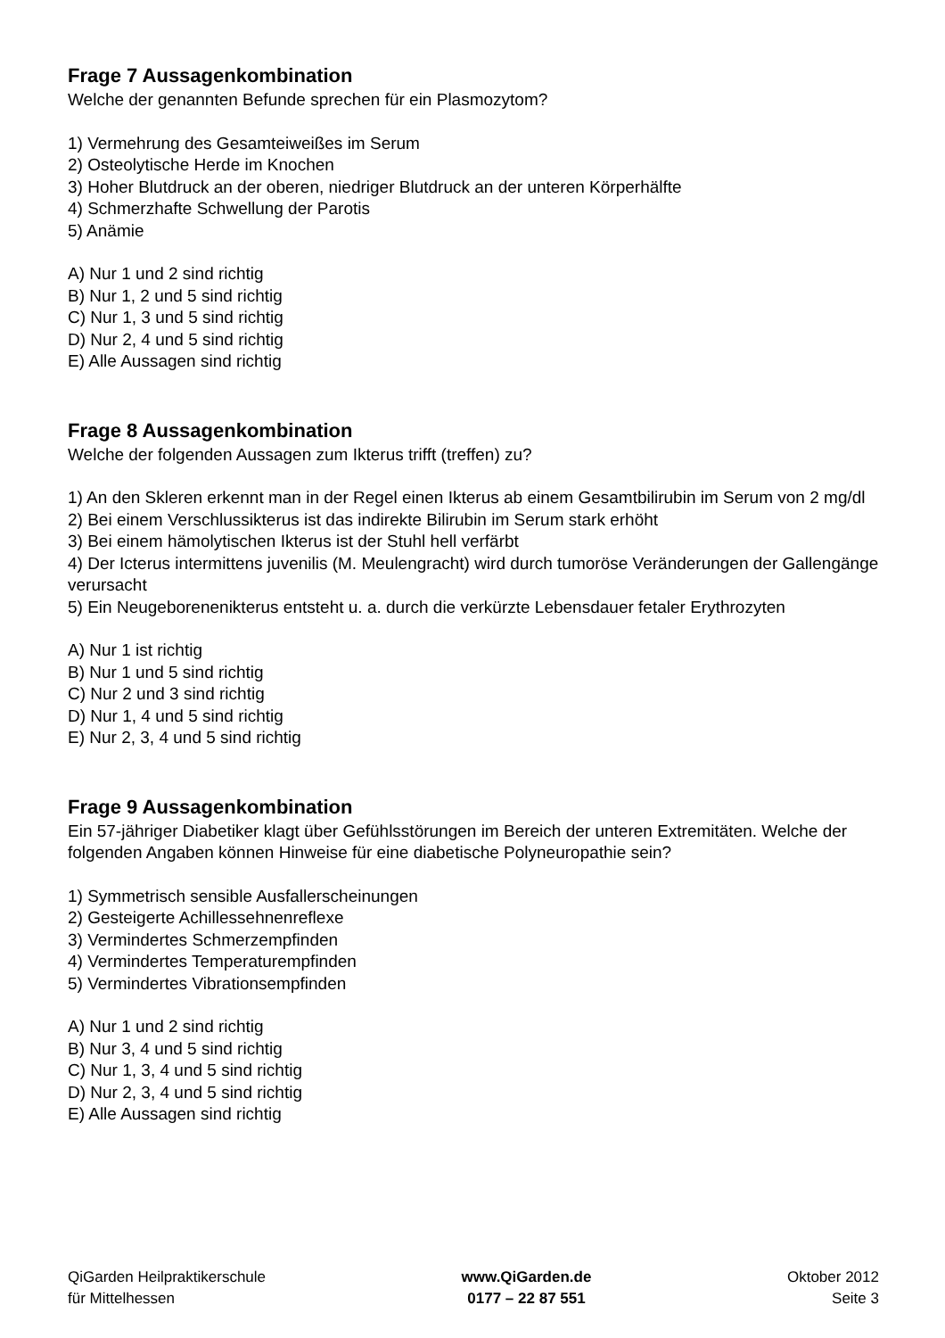Frage 7 Aussagenkombination
Welche der genannten Befunde sprechen für ein Plasmozytom?
1) Vermehrung des Gesamteiweißes im Serum
2) Osteolytische Herde im Knochen
3) Hoher Blutdruck an der oberen, niedriger Blutdruck an der unteren Körperhälfte
4) Schmerzhafte Schwellung der Parotis
5) Anämie
A) Nur 1 und 2 sind richtig
B) Nur 1, 2 und 5 sind richtig
C) Nur 1, 3 und 5 sind richtig
D) Nur 2, 4 und 5 sind richtig
E) Alle Aussagen sind richtig
Frage 8 Aussagenkombination
Welche der folgenden Aussagen zum Ikterus trifft (treffen) zu?
1) An den Skleren erkennt man in der Regel einen Ikterus ab einem Gesamtbilirubin im Serum von 2 mg/dl
2) Bei einem Verschlussikterus ist das indirekte Bilirubin im Serum stark erhöht
3) Bei einem hämolytischen Ikterus ist der Stuhl hell verfärbt
4) Der Icterus intermittens juvenilis (M. Meulengracht) wird durch tumoröse Veränderungen der Gallengänge verursacht
5) Ein Neugeborenenikterus entsteht u. a. durch die verkürzte Lebensdauer fetaler Erythrozyten
A) Nur 1 ist richtig
B) Nur 1 und 5 sind richtig
C) Nur 2 und 3 sind richtig
D) Nur 1, 4 und 5 sind richtig
E) Nur 2, 3, 4 und 5 sind richtig
Frage 9 Aussagenkombination
Ein 57-jähriger Diabetiker klagt über Gefühlsstörungen im Bereich der unteren Extremitäten. Welche der folgenden Angaben können Hinweise für eine diabetische Polyneuropathie sein?
1) Symmetrisch sensible Ausfallerscheinungen
2) Gesteigerte Achillessehnenreflexe
3) Vermindertes Schmerzempfinden
4) Vermindertes Temperaturempfinden
5) Vermindertes Vibrationsempfinden
A) Nur 1 und 2 sind richtig
B) Nur 3, 4 und 5 sind richtig
C) Nur 1, 3, 4 und 5 sind richtig
D) Nur 2, 3, 4 und 5 sind richtig
E) Alle Aussagen sind richtig
QiGarden Heilpraktikerschule
für Mittelhessen
www.QiGarden.de
0177 – 22 87 551
Oktober 2012
Seite 3